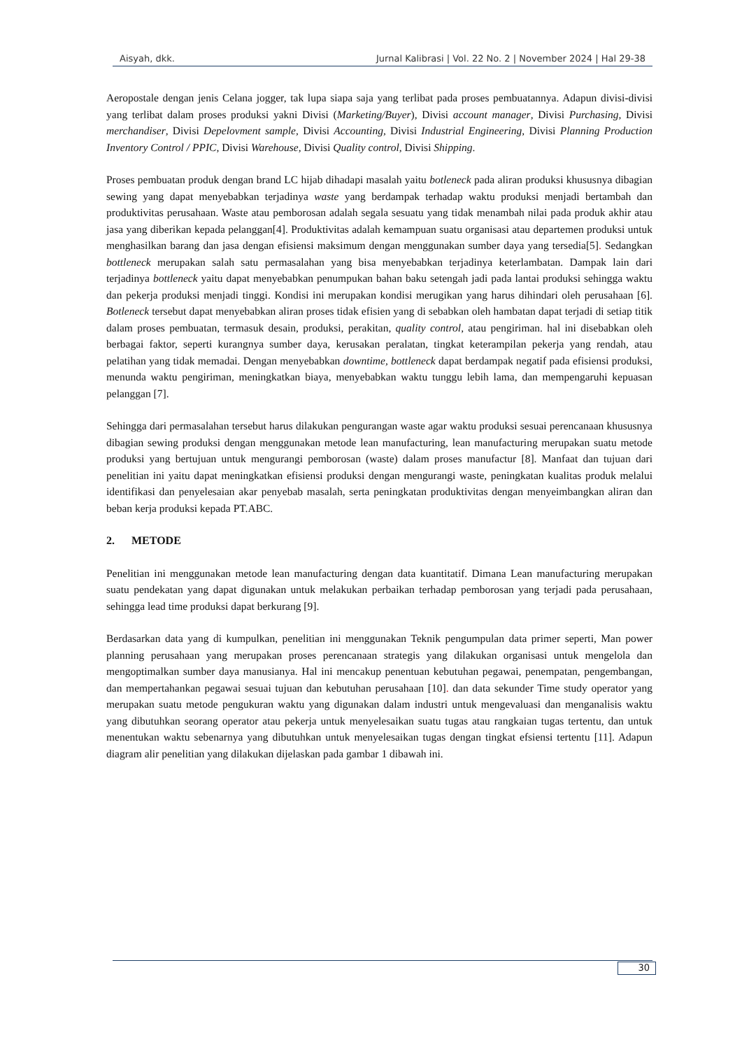Aisyah, dkk. Jurnal Kalibrasi | Vol. 22 No. 2 | November 2024 | Hal 29-38
Aeropostale dengan jenis Celana jogger, tak lupa siapa saja yang terlibat pada proses pembuatannya. Adapun divisi-divisi yang terlibat dalam proses produksi yakni Divisi (Marketing/Buyer), Divisi account manager, Divisi Purchasing, Divisi merchandiser, Divisi Depelovment sample, Divisi Accounting, Divisi Industrial Engineering, Divisi Planning Production Inventory Control / PPIC, Divisi Warehouse, Divisi Quality control, Divisi Shipping.
Proses pembuatan produk dengan brand LC hijab dihadapi masalah yaitu botleneck pada aliran produksi khususnya dibagian sewing yang dapat menyebabkan terjadinya waste yang berdampak terhadap waktu produksi menjadi bertambah dan produktivitas perusahaan. Waste atau pemborosan adalah segala sesuatu yang tidak menambah nilai pada produk akhir atau jasa yang diberikan kepada pelanggan[4]. Produktivitas adalah kemampuan suatu organisasi atau departemen produksi untuk menghasilkan barang dan jasa dengan efisiensi maksimum dengan menggunakan sumber daya yang tersedia[5]. Sedangkan bottleneck merupakan salah satu permasalahan yang bisa menyebabkan terjadinya keterlambatan. Dampak lain dari terjadinya bottleneck yaitu dapat menyebabkan penumpukan bahan baku setengah jadi pada lantai produksi sehingga waktu dan pekerja produksi menjadi tinggi. Kondisi ini merupakan kondisi merugikan yang harus dihindari oleh perusahaan [6]. Botleneck tersebut dapat menyebabkan aliran proses tidak efisien yang di sebabkan oleh hambatan dapat terjadi di setiap titik dalam proses pembuatan, termasuk desain, produksi, perakitan, quality control, atau pengiriman. hal ini disebabkan oleh berbagai faktor, seperti kurangnya sumber daya, kerusakan peralatan, tingkat keterampilan pekerja yang rendah, atau pelatihan yang tidak memadai. Dengan menyebabkan downtime, bottleneck dapat berdampak negatif pada efisiensi produksi, menunda waktu pengiriman, meningkatkan biaya, menyebabkan waktu tunggu lebih lama, dan mempengaruhi kepuasan pelanggan [7].
Sehingga dari permasalahan tersebut harus dilakukan pengurangan waste agar waktu produksi sesuai perencanaan khususnya dibagian sewing produksi dengan menggunakan metode lean manufacturing, lean manufacturing merupakan suatu metode produksi yang bertujuan untuk mengurangi pemborosan (waste) dalam proses manufactur [8]. Manfaat dan tujuan dari penelitian ini yaitu dapat meningkatkan efisiensi produksi dengan mengurangi waste, peningkatan kualitas produk melalui identifikasi dan penyelesaian akar penyebab masalah, serta peningkatan produktivitas dengan menyeimbangkan aliran dan beban kerja produksi kepada PT.ABC.
2. METODE
Penelitian ini menggunakan metode lean manufacturing dengan data kuantitatif. Dimana Lean manufacturing merupakan suatu pendekatan yang dapat digunakan untuk melakukan perbaikan terhadap pemborosan yang terjadi pada perusahaan, sehingga lead time produksi dapat berkurang [9].
Berdasarkan data yang di kumpulkan, penelitian ini menggunakan Teknik pengumpulan data primer seperti, Man power planning perusahaan yang merupakan proses perencanaan strategis yang dilakukan organisasi untuk mengelola dan mengoptimalkan sumber daya manusianya. Hal ini mencakup penentuan kebutuhan pegawai, penempatan, pengembangan, dan mempertahankan pegawai sesuai tujuan dan kebutuhan perusahaan [10]. dan data sekunder Time study operator yang merupakan suatu metode pengukuran waktu yang digunakan dalam industri untuk mengevaluasi dan menganalisis waktu yang dibutuhkan seorang operator atau pekerja untuk menyelesaikan suatu tugas atau rangkaian tugas tertentu, dan untuk menentukan waktu sebenarnya yang dibutuhkan untuk menyelesaikan tugas dengan tingkat efsiensi tertentu [11]. Adapun diagram alir penelitian yang dilakukan dijelaskan pada gambar 1 dibawah ini.
30